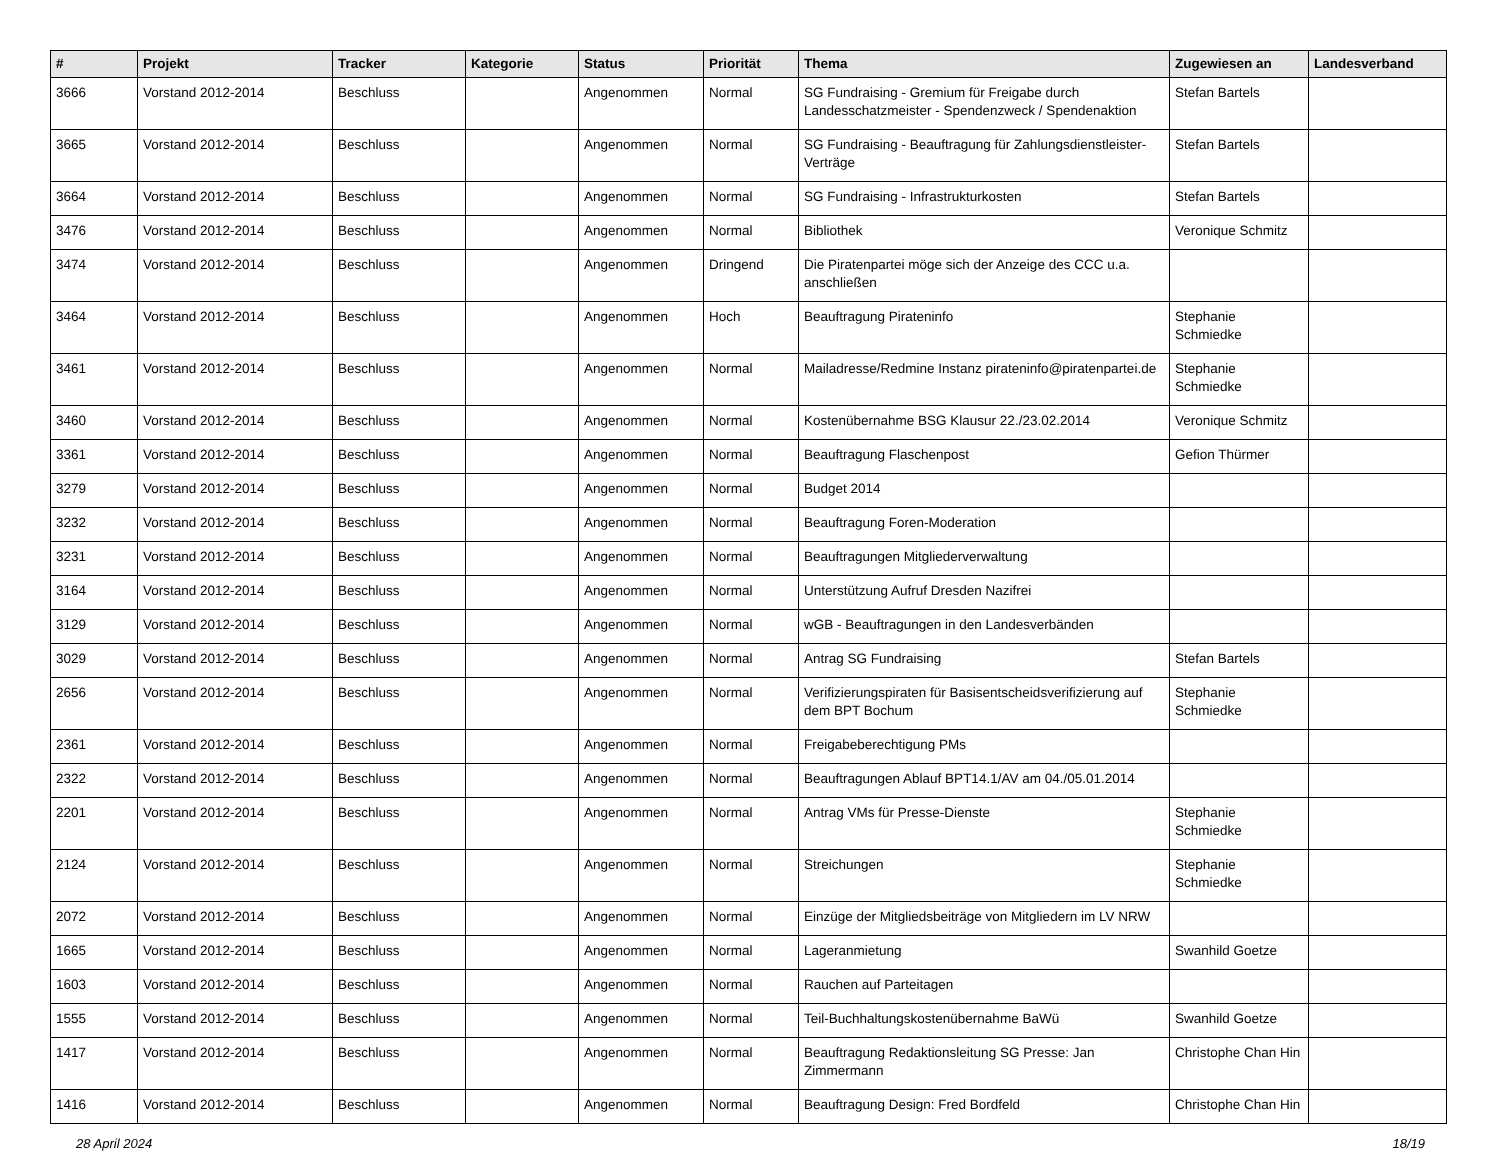| # | Projekt | Tracker | Kategorie | Status | Priorität | Thema | Zugewiesen an | Landesverband |
| --- | --- | --- | --- | --- | --- | --- | --- | --- |
| 3666 | Vorstand 2012-2014 | Beschluss | | Angenommen | Normal | SG Fundraising - Gremium für Freigabe durch Landesschatzmeister - Spendenzweck / Spendenaktion | Stefan Bartels | |
| 3665 | Vorstand 2012-2014 | Beschluss | | Angenommen | Normal | SG Fundraising - Beauftragung für Zahlungsdienstleister-Verträge | Stefan Bartels | |
| 3664 | Vorstand 2012-2014 | Beschluss | | Angenommen | Normal | SG Fundraising - Infrastrukturkosten | Stefan Bartels | |
| 3476 | Vorstand 2012-2014 | Beschluss | | Angenommen | Normal | Bibliothek | Veronique Schmitz | |
| 3474 | Vorstand 2012-2014 | Beschluss | | Angenommen | Dringend | Die Piratenpartei möge sich der Anzeige des CCC u.a. anschließen | | |
| 3464 | Vorstand 2012-2014 | Beschluss | | Angenommen | Hoch | Beauftragung Pirateninfo | Stephanie Schmiedke | |
| 3461 | Vorstand 2012-2014 | Beschluss | | Angenommen | Normal | Mailadresse/Redmine Instanz pirateninfo@piratenpartei.de | Stephanie Schmiedke | |
| 3460 | Vorstand 2012-2014 | Beschluss | | Angenommen | Normal | Kostenübernahme BSG Klausur 22./23.02.2014 | Veronique Schmitz | |
| 3361 | Vorstand 2012-2014 | Beschluss | | Angenommen | Normal | Beauftragung Flaschenpost | Gefion Thürmer | |
| 3279 | Vorstand 2012-2014 | Beschluss | | Angenommen | Normal | Budget 2014 | | |
| 3232 | Vorstand 2012-2014 | Beschluss | | Angenommen | Normal | Beauftragung Foren-Moderation | | |
| 3231 | Vorstand 2012-2014 | Beschluss | | Angenommen | Normal | Beauftragungen Mitgliederverwaltung | | |
| 3164 | Vorstand 2012-2014 | Beschluss | | Angenommen | Normal | Unterstützung Aufruf Dresden Nazifrei | | |
| 3129 | Vorstand 2012-2014 | Beschluss | | Angenommen | Normal | wGB - Beauftragungen in den Landesverbänden | | |
| 3029 | Vorstand 2012-2014 | Beschluss | | Angenommen | Normal | Antrag SG Fundraising | Stefan Bartels | |
| 2656 | Vorstand 2012-2014 | Beschluss | | Angenommen | Normal | Verifizierungspiraten für Basisentscheidsverifizierung auf dem BPT Bochum | Stephanie Schmiedke | |
| 2361 | Vorstand 2012-2014 | Beschluss | | Angenommen | Normal | Freigabeberechtigung PMs | | |
| 2322 | Vorstand 2012-2014 | Beschluss | | Angenommen | Normal | Beauftragungen Ablauf BPT14.1/AV am 04./05.01.2014 | | |
| 2201 | Vorstand 2012-2014 | Beschluss | | Angenommen | Normal | Antrag VMs für Presse-Dienste | Stephanie Schmiedke | |
| 2124 | Vorstand 2012-2014 | Beschluss | | Angenommen | Normal | Streichungen | Stephanie Schmiedke | |
| 2072 | Vorstand 2012-2014 | Beschluss | | Angenommen | Normal | Einzüge der Mitgliedsbeiträge von Mitgliedern im LV NRW | | |
| 1665 | Vorstand 2012-2014 | Beschluss | | Angenommen | Normal | Lageranmietung | Swanhild Goetze | |
| 1603 | Vorstand 2012-2014 | Beschluss | | Angenommen | Normal | Rauchen auf Parteitagen | | |
| 1555 | Vorstand 2012-2014 | Beschluss | | Angenommen | Normal | Teil-Buchhaltungskostenübernahme BaWü | Swanhild Goetze | |
| 1417 | Vorstand 2012-2014 | Beschluss | | Angenommen | Normal | Beauftragung Redaktionsleitung SG Presse: Jan Zimmermann | Christophe Chan Hin | |
| 1416 | Vorstand 2012-2014 | Beschluss | | Angenommen | Normal | Beauftragung Design: Fred Bordfeld | Christophe Chan Hin | |
28 April 2024 18/19